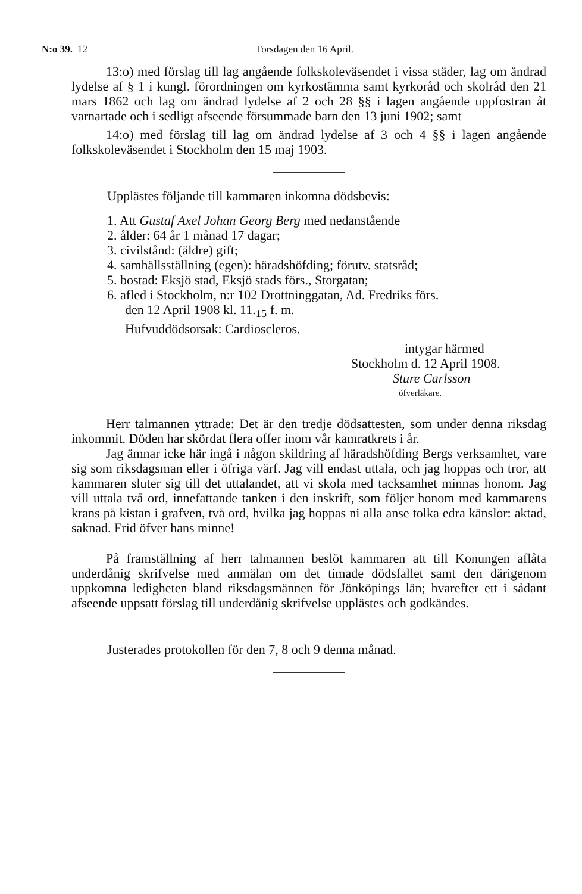N:o 39. 12 Torsdagen den 16 April.
13:o) med förslag till lag angående folkskoleväsendet i vissa städer, lag om ändrad lydelse af § 1 i kungl. förordningen om kyrkostämma samt kyrkoråd och skolråd den 21 mars 1862 och lag om ändrad lydelse af 2 och 28 §§ i lagen angående uppfostran åt varnartade och i sedligt afseende försummade barn den 13 juni 1902; samt
14:o) med förslag till lag om ändrad lydelse af 3 och 4 §§ i lagen angående folkskoleväsendet i Stockholm den 15 maj 1903.
Upplästes följande till kammaren inkomna dödsbevis:
1. Att Gustaf Axel Johan Georg Berg med nedanstående
2. ålder: 64 år 1 månad 17 dagar;
3. civilstånd: (äldre) gift;
4. samhällsställning (egen): häradshöfding; förutv. statsråd;
5. bostad: Eksjö stad, Eksjö stads förs., Storgatan;
6. afled i Stockholm, n:r 102 Drottninggatan, Ad. Fredriks förs.
den 12 April 1908 kl. 11.<sub>15</sub> f. m.
Hufvuddödsorsak: Cardioscleros.
intygar härmed
Stockholm d. 12 April 1908.
Sture Carlsson
öfverläkare.
Herr talmannen yttrade: Det är den tredje dödsattesten, som under denna riksdag inkommit. Döden har skördat flera offer inom vår kamratkrets i år.
Jag ämnar icke här ingå i någon skildring af häradshöfding Bergs verksamhet, vare sig som riksdagsman eller i öfriga värf. Jag vill endast uttala, och jag hoppas och tror, att kammaren sluter sig till det uttalandet, att vi skola med tacksamhet minnas honom. Jag vill uttala två ord, innefattande tanken i den inskrift, som följer honom med kammarens krans på kistan i grafven, två ord, hvilka jag hoppas ni alla anse tolka edra känslor: aktad, saknad. Frid öfver hans minne!
På framställning af herr talmannen beslöt kammaren att till Konungen aflåta underdånig skrifvelse med anmälan om det timade dödsfallet samt den därigenom uppkomna ledigheten bland riksdagsmännen för Jönköpings län; hvarefter ett i sådant afseende uppsatt förslag till underdånig skrifvelse upplästes och godkändes.
Justerades protokollen för den 7, 8 och 9 denna månad.